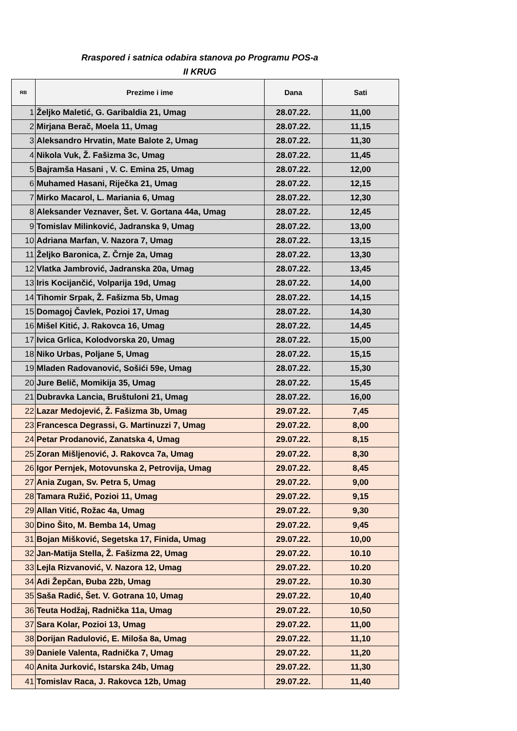Rraspored i satnica odabira stanova po Programu POS-a
II KRUG
| RB | Prezime i ime | Dana | Sati |
| --- | --- | --- | --- |
| 1 | Željko Maletić, G. Garibaldia 21, Umag | 28.07.22. | 11,00 |
| 2 | Mirjana Berač, Moela 11, Umag | 28.07.22. | 11,15 |
| 3 | Aleksandro Hrvatin, Mate Balote 2, Umag | 28.07.22. | 11,30 |
| 4 | Nikola Vuk, Ž. Fašizma 3c, Umag | 28.07.22. | 11,45 |
| 5 | Bajramša Hasani , V. C. Emina 25, Umag | 28.07.22. | 12,00 |
| 6 | Muhamed Hasani, Riječka 21, Umag | 28.07.22. | 12,15 |
| 7 | Mirko Macarol, L. Mariania 6, Umag | 28.07.22. | 12,30 |
| 8 | Aleksander Veznaver, Šet. V. Gortana 44a, Umag | 28.07.22. | 12,45 |
| 9 | Tomislav Milinković, Jadranska 9, Umag | 28.07.22. | 13,00 |
| 10 | Adriana Marfan, V. Nazora 7, Umag | 28.07.22. | 13,15 |
| 11 | Željko Baronica, Z. Črnje 2a, Umag | 28.07.22. | 13,30 |
| 12 | Vlatka Jambrović, Jadranska 20a, Umag | 28.07.22. | 13,45 |
| 13 | Iris Kocijančić, Volparija 19d, Umag | 28.07.22. | 14,00 |
| 14 | Tihomir Srpak, Ž. Fašizma 5b, Umag | 28.07.22. | 14,15 |
| 15 | Domagoj Čavlek, Pozioi 17, Umag | 28.07.22. | 14,30 |
| 16 | Mišel Kitić, J. Rakovca 16, Umag | 28.07.22. | 14,45 |
| 17 | Ivica Grlica, Kolodvorska 20, Umag | 28.07.22. | 15,00 |
| 18 | Niko Urbas, Poljane 5, Umag | 28.07.22. | 15,15 |
| 19 | Mladen Radovanović, Sošići 59e, Umag | 28.07.22. | 15,30 |
| 20 | Jure Belič, Momikija 35, Umag | 28.07.22. | 15,45 |
| 21 | Dubravka Lancia, Bruštuloni 21, Umag | 28.07.22. | 16,00 |
| 22 | Lazar Medojević, Ž. Fašizma 3b, Umag | 29.07.22. | 7,45 |
| 23 | Francesca Degrassi, G. Martinuzzi 7, Umag | 29.07.22. | 8,00 |
| 24 | Petar Prodanović, Zanatska 4, Umag | 29.07.22. | 8,15 |
| 25 | Zoran Mišljenović, J. Rakovca 7a, Umag | 29.07.22. | 8,30 |
| 26 | Igor Pernjek, Motovunska 2, Petrovija, Umag | 29.07.22. | 8,45 |
| 27 | Ania Zugan, Sv. Petra 5, Umag | 29.07.22. | 9,00 |
| 28 | Tamara Ružić, Pozioi 11, Umag | 29.07.22. | 9,15 |
| 29 | Allan Vitić, Rožac 4a, Umag | 29.07.22. | 9,30 |
| 30 | Dino Šito, M. Bemba 14, Umag | 29.07.22. | 9,45 |
| 31 | Bojan Mišković, Segetska 17, Finida, Umag | 29.07.22. | 10,00 |
| 32 | Jan-Matija Stella, Ž. Fašizma 22, Umag | 29.07.22. | 10.10 |
| 33 | Lejla Rizvanović, V. Nazora 12, Umag | 29.07.22. | 10.20 |
| 34 | Adi Žepčan, Đuba 22b, Umag | 29.07.22. | 10.30 |
| 35 | Saša Radić, Šet. V. Gotrana 10, Umag | 29.07.22. | 10,40 |
| 36 | Teuta Hodžaj, Radnička 11a, Umag | 29.07.22. | 10,50 |
| 37 | Sara Kolar, Pozioi 13, Umag | 29.07.22. | 11,00 |
| 38 | Dorijan Radulović, E. Miloša 8a, Umag | 29.07.22. | 11,10 |
| 39 | Daniele Valenta, Radnička 7, Umag | 29.07.22. | 11,20 |
| 40 | Anita Jurković, Istarska 24b, Umag | 29.07.22. | 11,30 |
| 41 | Tomislav Raca, J. Rakovca 12b, Umag | 29.07.22. | 11,40 |